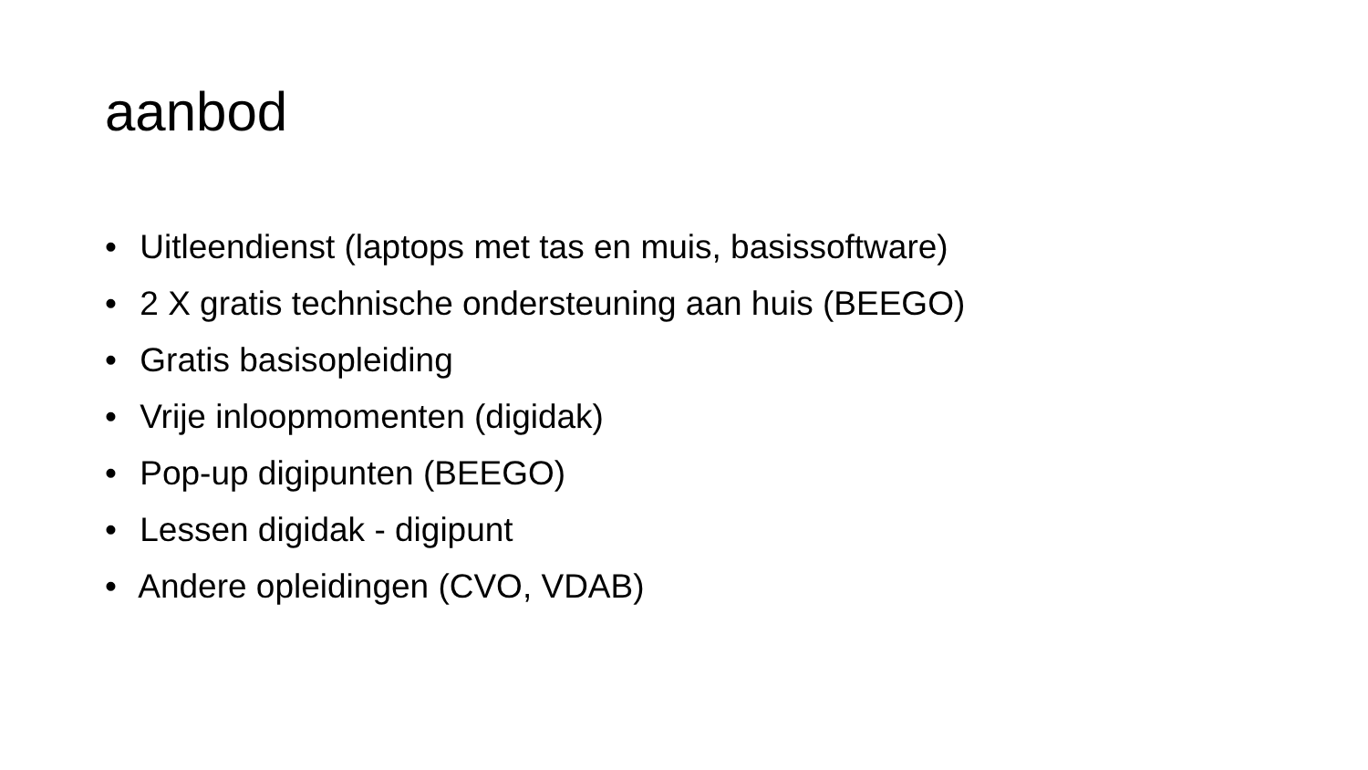aanbod
• Uitleendienst (laptops met tas en muis, basissoftware)
• 2 X gratis technische ondersteuning aan huis (BEEGO)
• Gratis basisopleiding
• Vrije inloopmomenten (digidak)
• Pop-up digipunten (BEEGO)
• Lessen digidak - digipunt
• Andere opleidingen (CVO, VDAB)